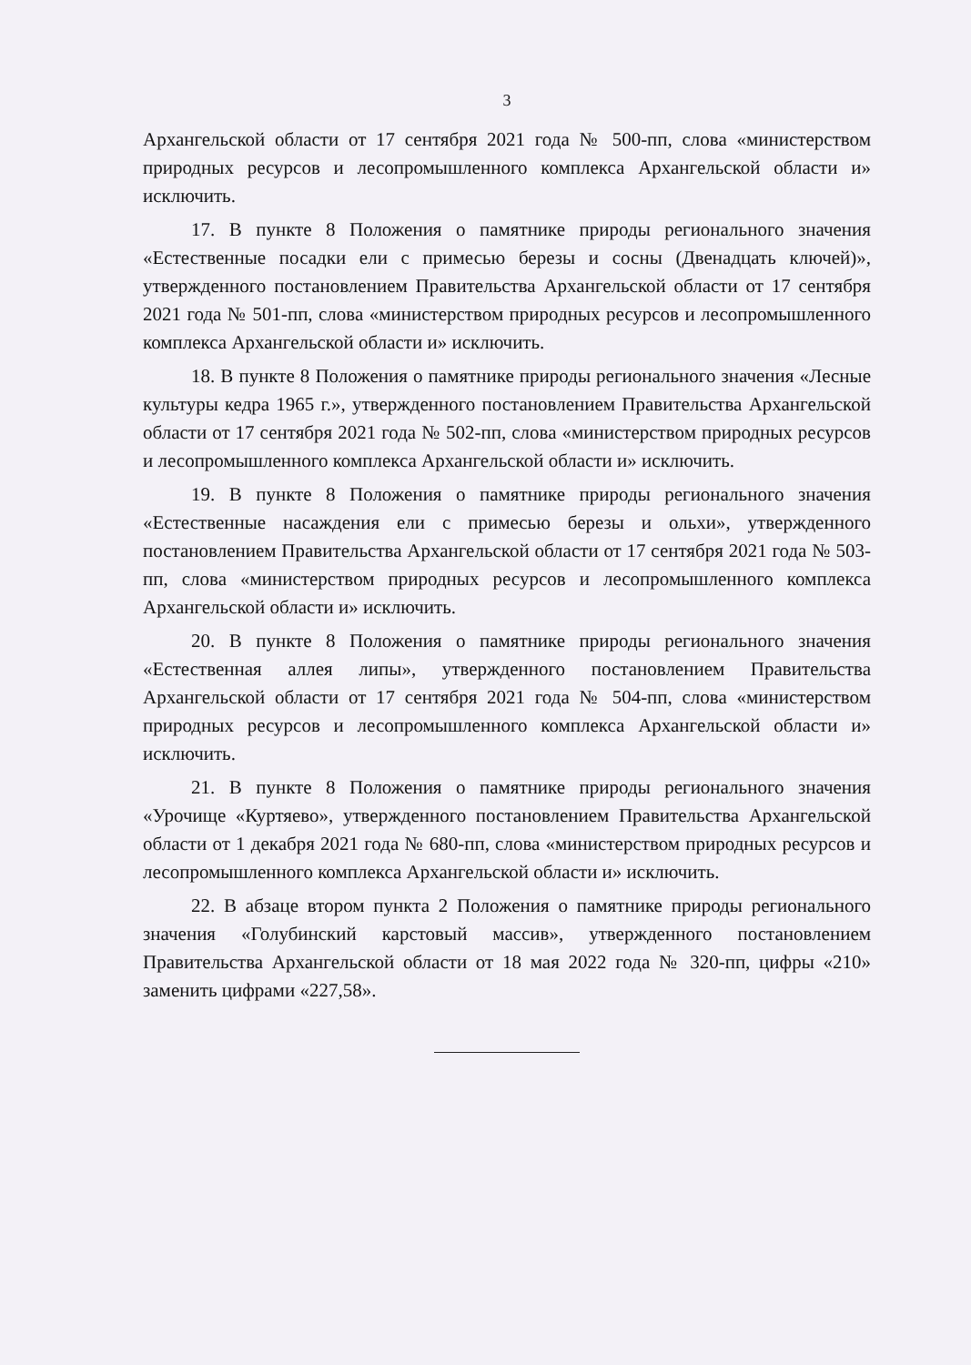3
Архангельской области от 17 сентября 2021 года № 500-пп, слова «министерством природных ресурсов и лесопромышленного комплекса Архангельской области и» исключить.
17. В пункте 8 Положения о памятнике природы регионального значения «Естественные посадки ели с примесью березы и сосны (Двенадцать ключей)», утвержденного постановлением Правительства Архангельской области от 17 сентября 2021 года № 501-пп, слова «министерством природных ресурсов и лесопромышленного комплекса Архангельской области и» исключить.
18. В пункте 8 Положения о памятнике природы регионального значения «Лесные культуры кедра 1965 г.», утвержденного постановлением Правительства Архангельской области от 17 сентября 2021 года № 502-пп, слова «министерством природных ресурсов и лесопромышленного комплекса Архангельской области и» исключить.
19. В пункте 8 Положения о памятнике природы регионального значения «Естественные насаждения ели с примесью березы и ольхи», утвержденного постановлением Правительства Архангельской области от 17 сентября 2021 года № 503-пп, слова «министерством природных ресурсов и лесопромышленного комплекса Архангельской области и» исключить.
20. В пункте 8 Положения о памятнике природы регионального значения «Естественная аллея липы», утвержденного постановлением Правительства Архангельской области от 17 сентября 2021 года № 504-пп, слова «министерством природных ресурсов и лесопромышленного комплекса Архангельской области и» исключить.
21. В пункте 8 Положения о памятнике природы регионального значения «Урочище «Куртяево», утвержденного постановлением Правительства Архангельской области от 1 декабря 2021 года № 680-пп, слова «министерством природных ресурсов и лесопромышленного комплекса Архангельской области и» исключить.
22. В абзаце втором пункта 2 Положения о памятнике природы регионального значения «Голубинский карстовый массив», утвержденного постановлением Правительства Архангельской области от 18 мая 2022 года № 320-пп, цифры «210» заменить цифрами «227,58».